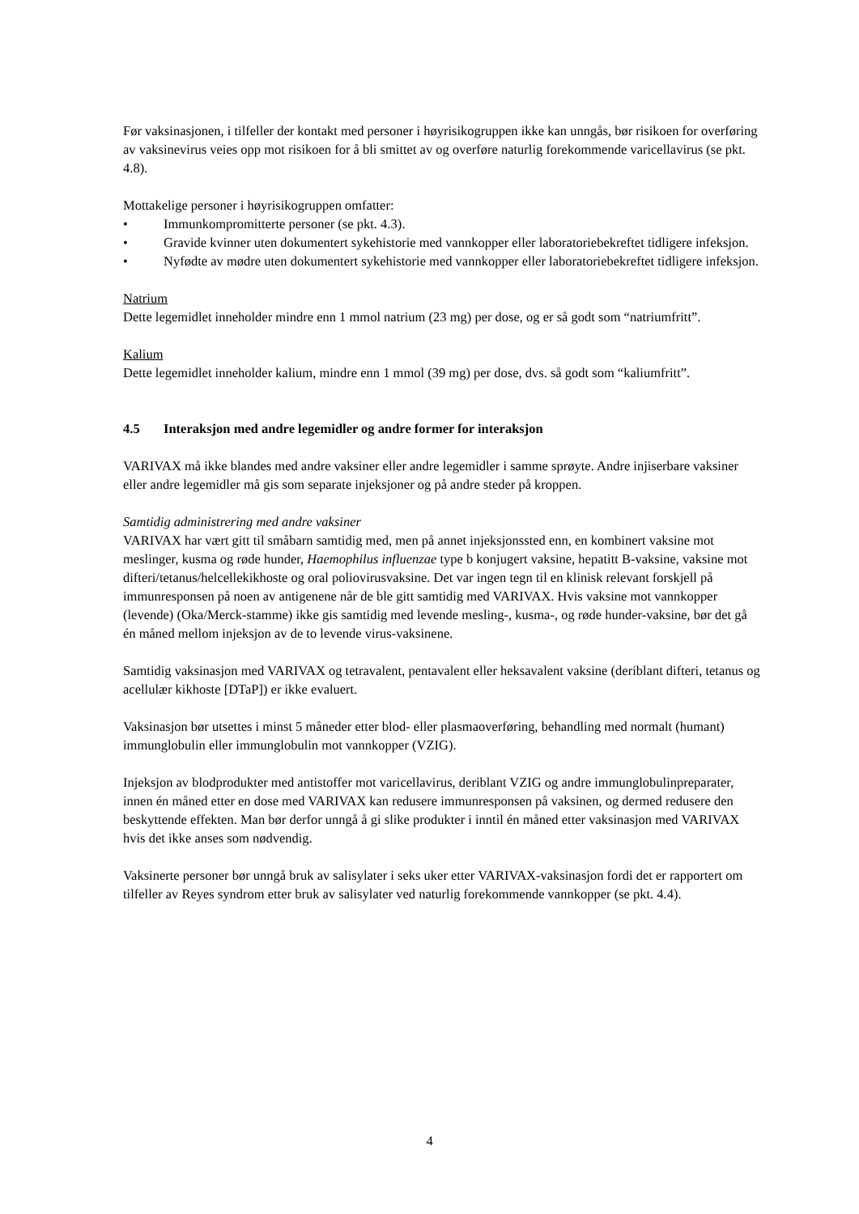Før vaksinasjonen, i tilfeller der kontakt med personer i høyrisikogruppen ikke kan unngås, bør risikoen for overføring av vaksinevirus veies opp mot risikoen for å bli smittet av og overføre naturlig forekommende varicellavirus (se pkt. 4.8).
Mottakelige personer i høyrisikogruppen omfatter:
• Immunkompromitterte personer (se pkt. 4.3).
• Gravide kvinner uten dokumentert sykehistorie med vannkopper eller laboratoriebekreftet tidligere infeksjon.
• Nyfødte av mødre uten dokumentert sykehistorie med vannkopper eller laboratoriebekreftet tidligere infeksjon.
Natrium
Dette legemidlet inneholder mindre enn 1 mmol natrium (23 mg) per dose, og er så godt som “natriumfritt”.
Kalium
Dette legemidlet inneholder kalium, mindre enn 1 mmol (39 mg) per dose, dvs. så godt som “kaliumfritt”.
4.5 Interaksjon med andre legemidler og andre former for interaksjon
VARIVAX må ikke blandes med andre vaksiner eller andre legemidler i samme sprøyte. Andre injiserbare vaksiner eller andre legemidler må gis som separate injeksjoner og på andre steder på kroppen.
Samtidig administrering med andre vaksiner
VARIVAX har vært gitt til småbarn samtidig med, men på annet injeksjonssted enn, en kombinert vaksine mot meslinger, kusma og røde hunder, Haemophilus influenzae type b konjugert vaksine, hepatitt B-vaksine, vaksine mot difteri/tetanus/helcellekikhoste og oral poliovirusvaksine. Det var ingen tegn til en klinisk relevant forskjell på immunresponsen på noen av antigenene når de ble gitt samtidig med VARIVAX. Hvis vaksine mot vannkopper (levende) (Oka/Merck-stamme) ikke gis samtidig med levende mesling-, kusma-, og røde hunder-vaksine, bør det gå én måned mellom injeksjon av de to levende virus-vaksinene.
Samtidig vaksinasjon med VARIVAX og tetravalent, pentavalent eller heksavalent vaksine (deriblant difteri, tetanus og acellulær kikhoste [DTaP]) er ikke evaluert.
Vaksinasjon bør utsettes i minst 5 måneder etter blod- eller plasmaoverføring, behandling med normalt (humant) immunglobulin eller immunglobulin mot vannkopper (VZIG).
Injeksjon av blodprodukter med antistoffer mot varicellavirus, deriblant VZIG og andre immunglobulinpreparater, innen én måned etter en dose med VARIVAX kan redusere immunresponsen på vaksinen, og dermed redusere den beskyttende effekten. Man bør derfor unngå å gi slike produkter i inntil én måned etter vaksinasjon med VARIVAX hvis det ikke anses som nødvendig.
Vaksinerte personer bør unngå bruk av salisylater i seks uker etter VARIVAX-vaksinasjon fordi det er rapportert om tilfeller av Reyes syndrom etter bruk av salisylater ved naturlig forekommende vannkopper (se pkt. 4.4).
4